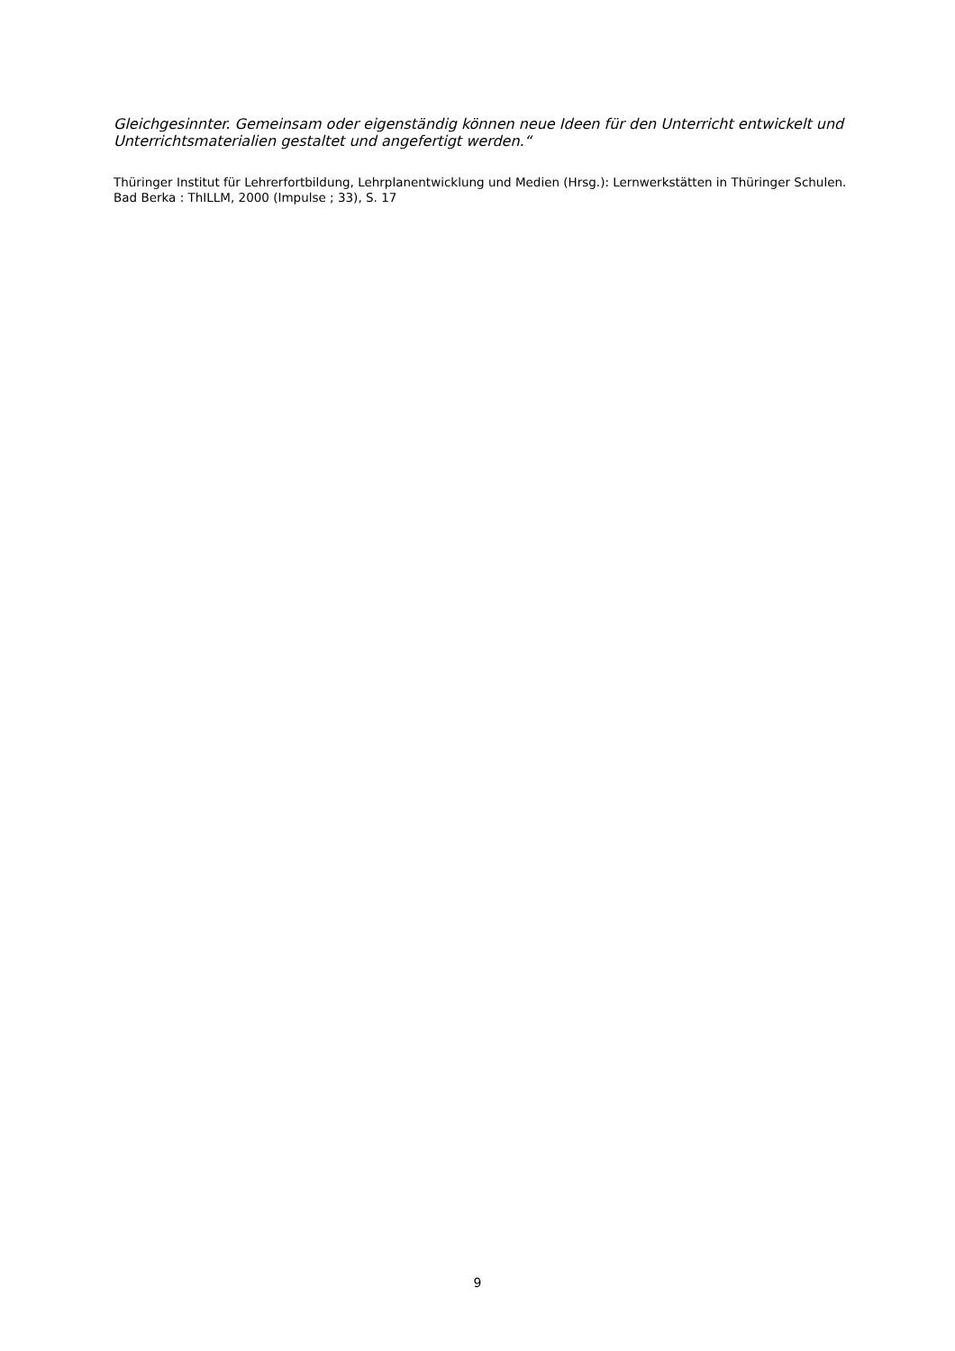Gleichgesinnter. Gemeinsam oder eigenständig können neue Ideen für den Unterricht entwickelt und Unterrichtsmaterialien gestaltet und angefertigt werden.“
Thüringer Institut für Lehrerfortbildung, Lehrplanentwicklung und Medien (Hrsg.): Lernwerkstätten in Thüringer Schulen. Bad Berka : ThILLM, 2000 (Impulse ; 33), S. 17
9